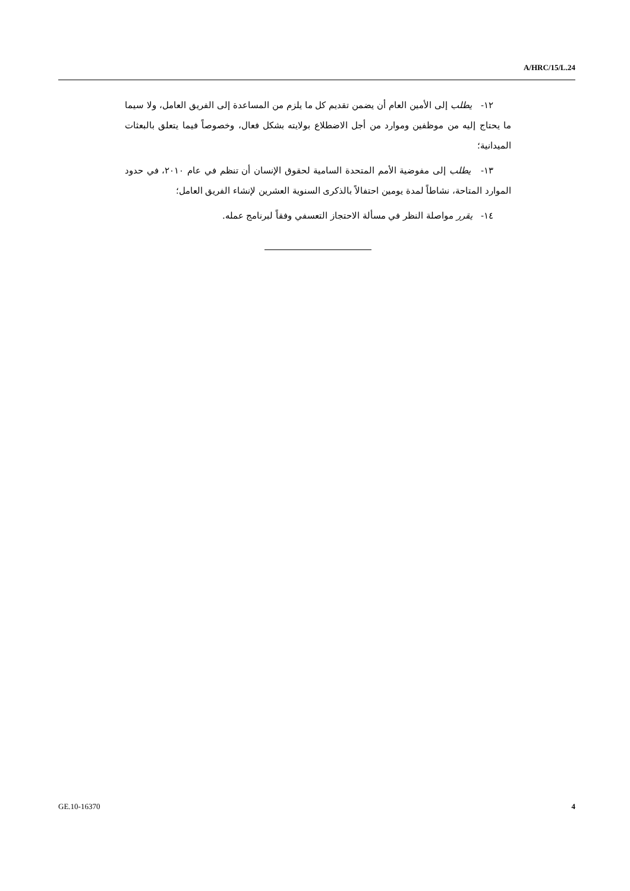A/HRC/15/L.24
١٢- يطلب إلى الأمين العام أن يضمن تقديم كل ما يلزم من المساعدة إلى الفريق العامل، ولا سيما ما يحتاج إليه من موظفين وموارد من أجل الاضطلاع بولايته بشكل فعال، وخصوصاً فيما يتعلق بالبعثات الميدانية؛
١٣- يطلب إلى مفوضية الأمم المتحدة السامية لحقوق الإنسان أن تنظم في عام ٢٠١٠، في حدود الموارد المتاحة، نشاطاً لمدة يومين احتفالاً بالذكرى السنوية العشرين لإنشاء الفريق العامل؛
١٤- يقرر مواصلة النظر في مسألة الاحتجاز التعسفي وفقاً لبرنامج عمله.
GE.10-16370 4